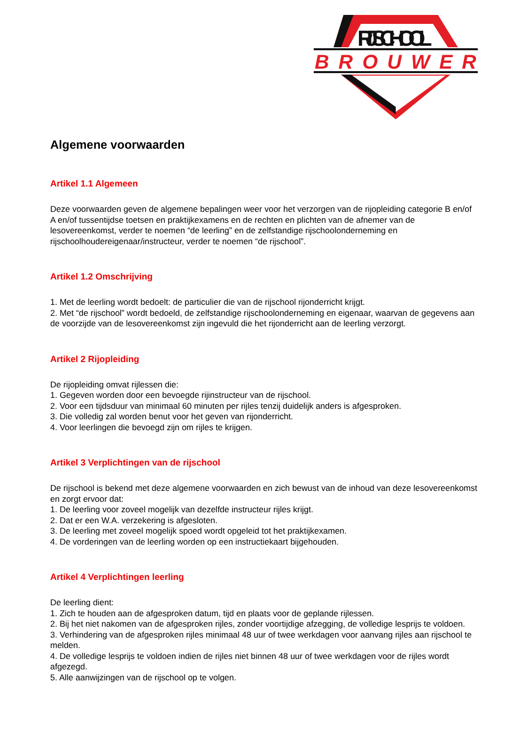RIJSCHOOL
BROUWER
Algemene voorwaarden
Artikel 1.1 Algemeen
Deze voorwaarden geven de algemene bepalingen weer voor het verzorgen van de rijopleiding categorie B en/of A en/of tussentijdse toetsen en praktijkexamens en de rechten en plichten van de afnemer van de lesovereenkomst, verder te noemen “de leerling” en de zelfstandige rijschoolonderneming en rijschoolhoudereigenaar/instructeur, verder te noemen “de rijschool”.
Artikel 1.2 Omschrijving
1. Met de leerling wordt bedoelt: de particulier die van de rijschool rijonderricht krijgt.
2. Met “de rijschool” wordt bedoeld, de zelfstandige rijschoolonderneming en eigenaar, waarvan de gegevens aan de voorzijde van de lesovereenkomst zijn ingevuld die het rijonderricht aan de leerling verzorgt.
Artikel 2 Rijopleiding
De rijopleiding omvat rijlessen die:
1. Gegeven worden door een bevoegde rijinstructeur van de rijschool.
2. Voor een tijdsduur van minimaal 60 minuten per rijles tenzij duidelijk anders is afgesproken.
3. Die volledig zal worden benut voor het geven van rijonderricht.
4. Voor leerlingen die bevoegd zijn om rijles te krijgen.
Artikel 3 Verplichtingen van de rijschool
De rijschool is bekend met deze algemene voorwaarden en zich bewust van de inhoud van deze lesovereenkomst en zorgt ervoor dat:
1. De leerling voor zoveel mogelijk van dezelfde instructeur rijles krijgt.
2. Dat er een W.A. verzekering is afgesloten.
3. De leerling met zoveel mogelijk spoed wordt opgeleid tot het praktijkexamen.
4. De vorderingen van de leerling worden op een instructiekaart bijgehouden.
Artikel 4 Verplichtingen leerling
De leerling dient:
1. Zich te houden aan de afgesproken datum, tijd en plaats voor de geplande rijlessen.
2. Bij het niet nakomen van de afgesproken rijles, zonder voortijdige afzegging, de volledige lesprijs te voldoen.
3. Verhindering van de afgesproken rijles minimaal 48 uur of twee werkdagen voor aanvang rijles aan rijschool te melden.
4. De volledige lesprijs te voldoen indien de rijles niet binnen 48 uur of twee werkdagen voor de rijles wordt afgezegd.
5. Alle aanwijzingen van de rijschool op te volgen.